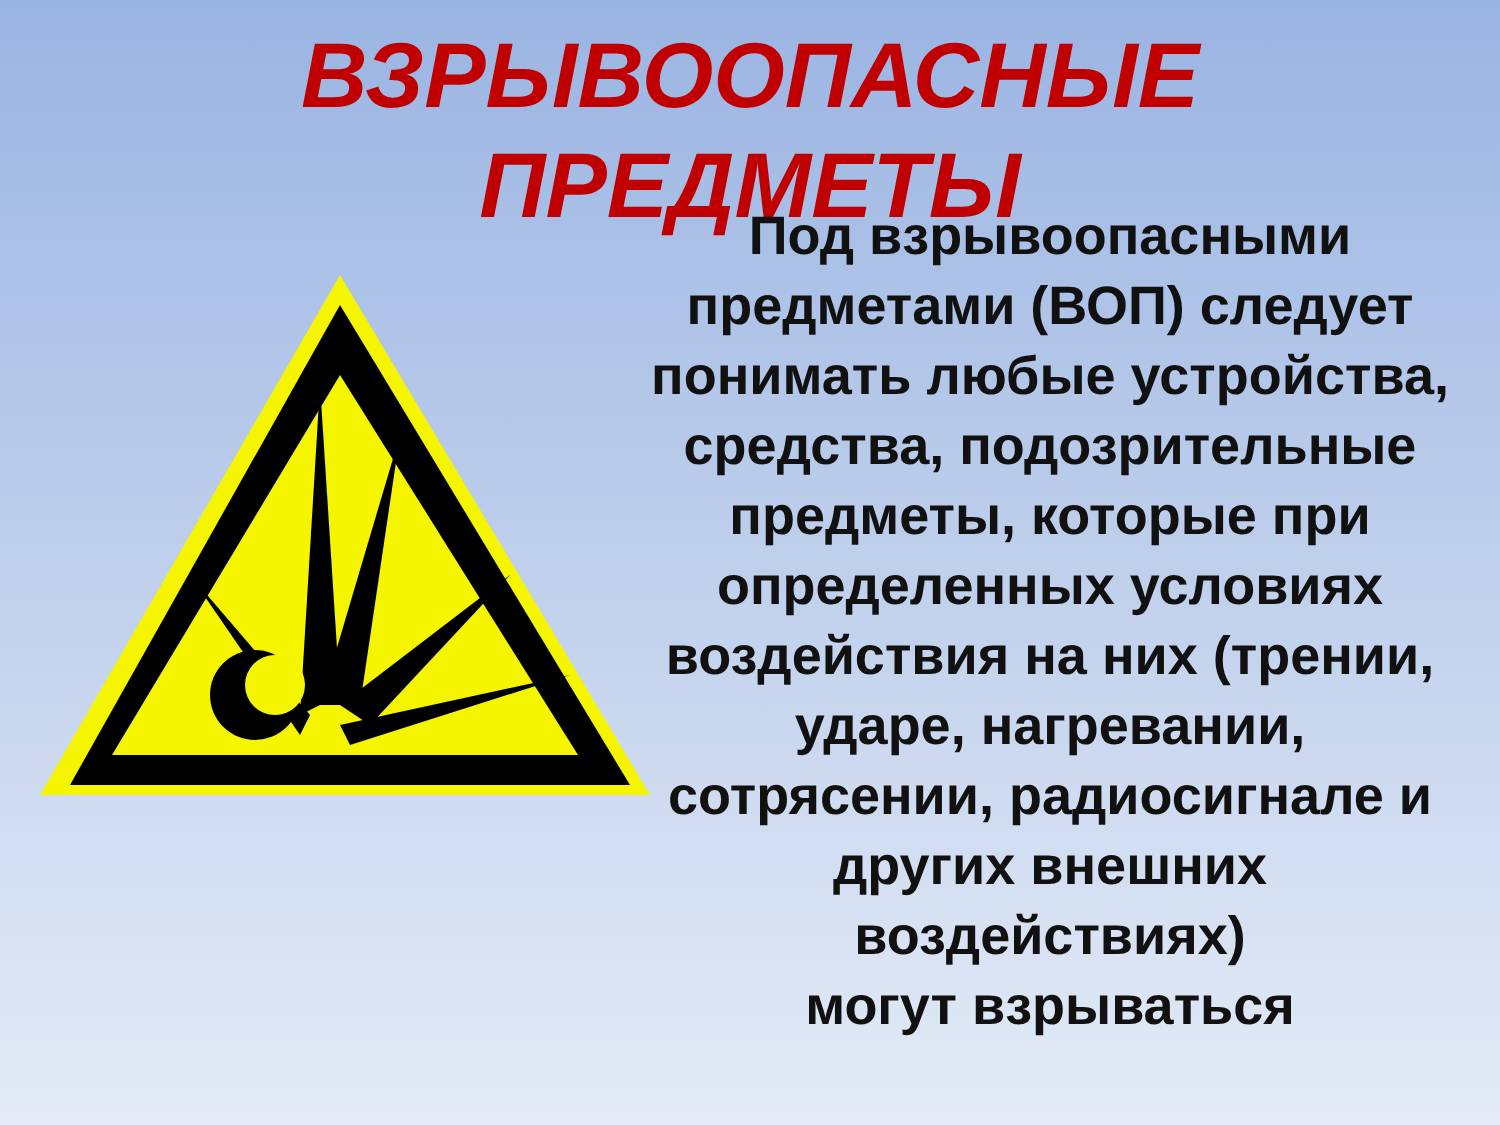ВЗРЫВООПАСНЫЕ
ПРЕДМЕТЫ
Под взрывоопасными предметами (ВОП) следует понимать любые устройства, средства, подозрительные предметы, которые при определенных условиях воздействия на них (трении, ударе, нагревании, сотрясении, радиосигнале и других внешних воздействиях)
могут взрываться